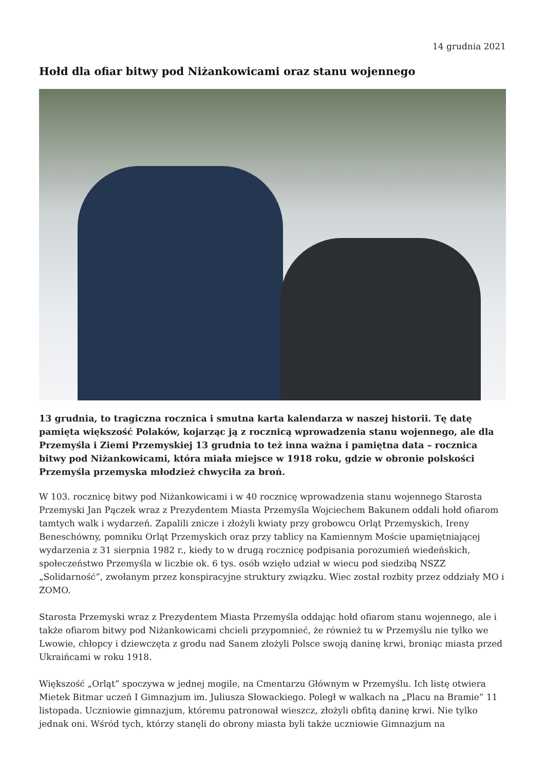14 grudnia 2021
Hołd dla ofiar bitwy pod Niżankowicami oraz stanu wojennego
13 grudnia, to tragiczna rocznica i smutna karta kalendarza w naszej historii. Tę datę pamięta większość Polaków, kojarząc ją z rocznicą wprowadzenia stanu wojennego, ale dla Przemyśla i Ziemi Przemyskiej 13 grudnia to też inna ważna i pamiętna data – rocznica bitwy pod Niżankowicami, która miała miejsce w 1918 roku, gdzie w obronie polskości Przemyśla przemyska młodzież chwyciła za broń.
W 103. rocznicę bitwy pod Niżankowicami i w 40 rocznicę wprowadzenia stanu wojennego Starosta Przemyski Jan Pączek wraz z Prezydentem Miasta Przemyśla Wojciechem Bakunem oddali hołd ofiarom tamtych walk i wydarzeń. Zapalili znicze i złożyli kwiaty przy grobowcu Orląt Przemyskich, Ireny Beneschówny, pomniku Orląt Przemyskich oraz przy tablicy na Kamiennym Moście upamiętniającej wydarzenia z 31 sierpnia 1982 r., kiedy to w drugą rocznicę podpisania porozumień wiedeńskich, społeczeństwo Przemyśla w liczbie ok. 6 tys. osób wzięło udział w wiecu pod siedzibą NSZZ „Solidarność”, zwołanym przez konspiracyjne struktury związku. Wiec został rozbity przez oddziały MO i ZOMO.
Starosta Przemyski wraz z Prezydentem Miasta Przemyśla oddając hołd ofiarom stanu wojennego, ale i także ofiarom bitwy pod Niżankowicami chcieli przypomnieć, że również tu w Przemyślu nie tylko we Lwowie, chłopcy i dziewczęta z grodu nad Sanem złożyli Polsce swoją daninę krwi, broniąc miasta przed Ukraińcami w roku 1918.
Większość „Orląt” spoczywa w jednej mogile, na Cmentarzu Głównym w Przemyślu. Ich listę otwiera Mietek Bitmar uczeń I Gimnazjum im. Juliusza Słowackiego. Poległ w walkach na „Placu na Bramie” 11 listopada. Uczniowie gimnazjum, któremu patronował wieszcz, złożyli obfitą daninę krwi. Nie tylko jednak oni. Wśród tych, którzy stanęli do obrony miasta byli także uczniowie Gimnazjum na